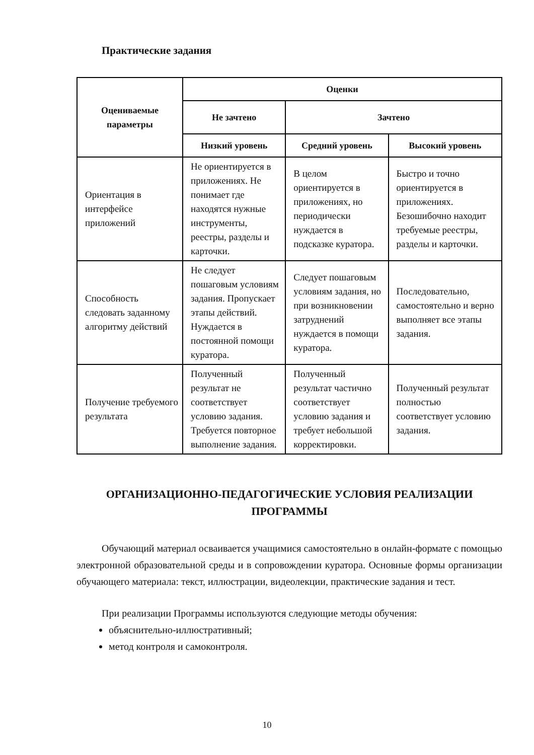Практические задания
| Оцениваемые параметры | Оценки | | |
| --- | --- | --- | --- |
| | Не зачтено | Зачтено | |
| | Низкий уровень | Средний уровень | Высокий уровень |
| Ориентация в интерфейсе приложений | Не ориентируется в приложениях. Не понимает где находятся нужные инструменты, реестры, разделы и карточки. | В целом ориентируется в приложениях, но периодически нуждается в подсказке куратора. | Быстро и точно ориентируется в приложениях. Безошибочно находит требуемые реестры, разделы и карточки. |
| Способность следовать заданному алгоритму действий | Не следует пошаговым условиям задания. Пропускает этапы действий. Нуждается в постоянной помощи куратора. | Следует пошаговым условиям задания, но при возникновении затруднений нуждается в помощи куратора. | Последовательно, самостоятельно и верно выполняет все этапы задания. |
| Получение требуемого результата | Полученный результат не соответствует условию задания. Требуется повторное выполнение задания. | Полученный результат частично соответствует условию задания и требует небольшой корректировки. | Полученный результат полностью соответствует условию задания. |
ОРГАНИЗАЦИОННО-ПЕДАГОГИЧЕСКИЕ УСЛОВИЯ РЕАЛИЗАЦИИ ПРОГРАММЫ
Обучающий материал осваивается учащимися самостоятельно в онлайн-формате с помощью электронной образовательной среды и в сопровождении куратора. Основные формы организации обучающего материала: текст, иллюстрации, видеолекции, практические задания и тест.
При реализации Программы используются следующие методы обучения:
объяснительно-иллюстративный;
метод контроля и самоконтроля.
10